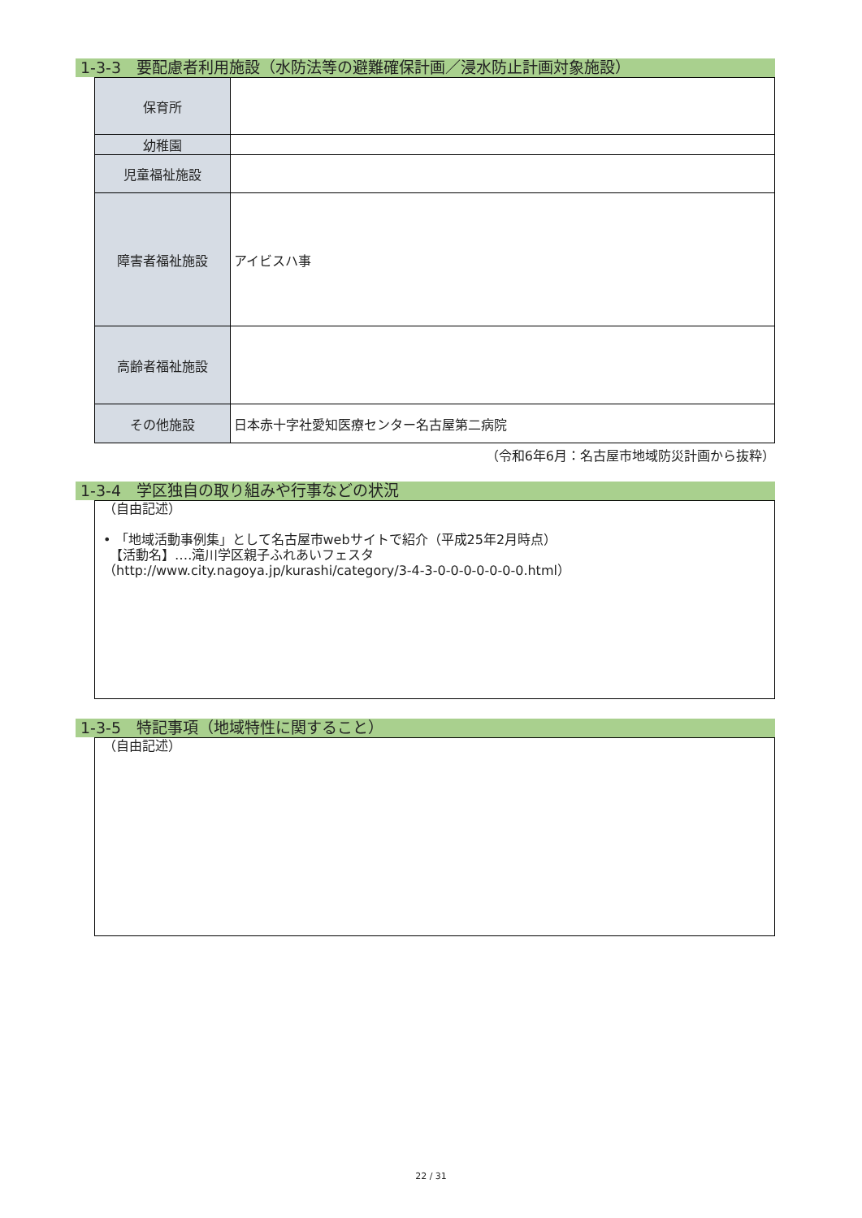1-3-3　要配慮者利用施設（水防法等の避難確保計画／浸水防止計画対象施設）
| 保育所 | |
| 幼稚園 | |
| 児童福祉施設 | |
| 障害者福祉施設 | アイビスハ事 |
| 高齢者福祉施設 | |
| その他施設 | 日本赤十字社愛知医療センター名古屋第二病院 |
（令和6年6月：名古屋市地域防災計画から抜粋）
1-3-4　学区独自の取り組みや行事などの状況
（自由記述）
• 「地域活動事例集」として名古屋市webサイトで紹介（平成25年2月時点）
　【活動名】‥‥滝川学区親子ふれあいフェスタ
（http://www.city.nagoya.jp/kurashi/category/3-4-3-0-0-0-0-0-0-0.html）
1-3-5　特記事項（地域特性に関すること）
（自由記述）
22 / 31